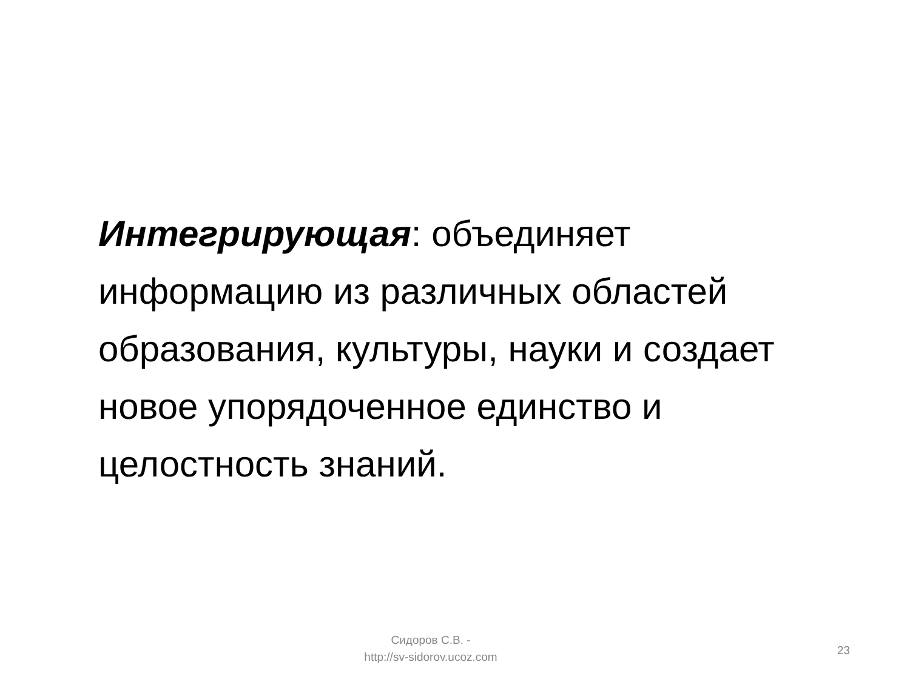Интегрирующая: объединяет информацию из различных областей образования, культуры, науки и создает новое упорядоченное единство и целостность знаний.
Сидоров С.В. -
http://sv-sidorov.ucoz.com
23